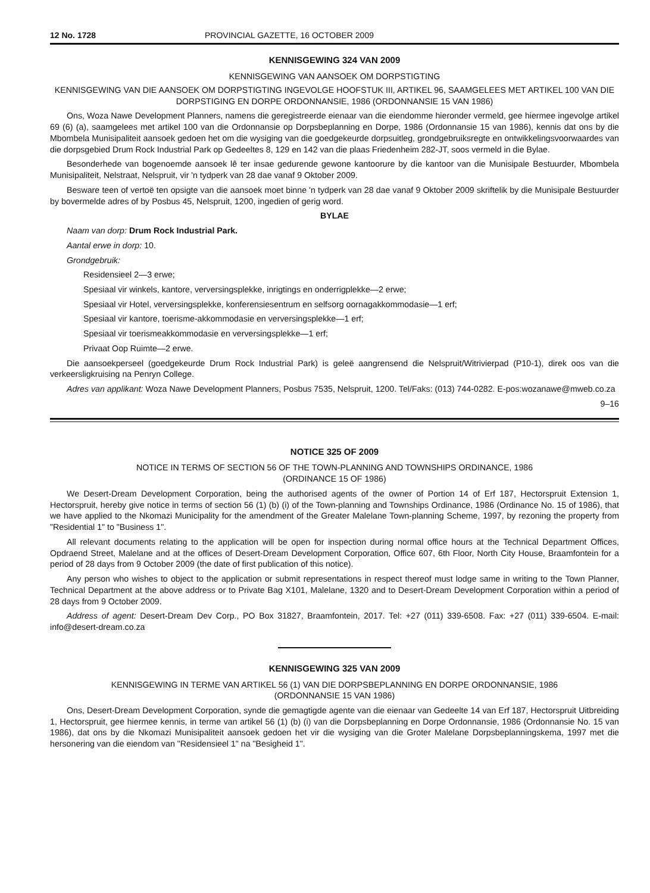12 No. 1728 PROVINCIAL GAZETTE, 16 OCTOBER 2009
KENNISGEWING 324 VAN 2009
KENNISGEWING VAN AANSOEK OM DORPSTIGTING
KENNISGEWING VAN DIE AANSOEK OM DORPSTIGTING INGEVOLGE HOOFSTUK III, ARTIKEL 96, SAAMGELEES MET ARTIKEL 100 VAN DIE DORPSTIGING EN DORPE ORDONNANSIE, 1986 (ORDONNANSIE 15 VAN 1986)
Ons, Woza Nawe Development Planners, namens die geregistreerde eienaar van die eiendomme hieronder vermeld, gee hiermee ingevolge artikel 69 (6) (a), saamgelees met artikel 100 van die Ordonnansie op Dorpsbeplanning en Dorpe, 1986 (Ordonnansie 15 van 1986), kennis dat ons by die Mbombela Munisipaliteit aansoek gedoen het om die wysiging van die goedgekeurde dorpsuitleg, grondgebruiksregte en ontwikkelingsvoorwaardes van die dorpsgebied Drum Rock Industrial Park op Gedeeltes 8, 129 en 142 van die plaas Friedenheim 282-JT, soos vermeld in die Bylae.
Besonderhede van bogenoemde aansoek lê ter insae gedurende gewone kantoorure by die kantoor van die Munisipale Bestuurder, Mbombela Munisipaliteit, Nelstraat, Nelspruit, vir 'n tydperk van 28 dae vanaf 9 Oktober 2009.
Besware teen of vertoë ten opsigte van die aansoek moet binne 'n tydperk van 28 dae vanaf 9 Oktober 2009 skriftelik by die Munisipale Bestuurder by bovermelde adres of by Posbus 45, Nelspruit, 1200, ingedien of gerig word.
BYLAE
Naam van dorp: Drum Rock Industrial Park.
Aantal erwe in dorp: 10.
Grondgebruik:
Residensieel 2—3 erwe;
Spesiaal vir winkels, kantore, verversingsplekke, inrigtings en onderrigplekke—2 erwe;
Spesiaal vir Hotel, verversingsplekke, konferensiesentrum en selfsorg oornagakkommodasie—1 erf;
Spesiaal vir kantore, toerisme-akkommodasie en verversingsplekke—1 erf;
Spesiaal vir toerismeakkommodasie en verversingsplekke—1 erf;
Privaat Oop Ruimte—2 erwe.
Die aansoekperseel (goedgekeurde Drum Rock Industrial Park) is geleë aangrensend die Nelspruit/Witrivierpad (P10-1), direk oos van die verkeersligkruising na Penryn College.
Adres van applikant: Woza Nawe Development Planners, Posbus 7535, Nelspruit, 1200. Tel/Faks: (013) 744-0282. E-pos:wozanawe@mweb.co.za
9–16
NOTICE 325 OF 2009
NOTICE IN TERMS OF SECTION 56 OF THE TOWN-PLANNING AND TOWNSHIPS ORDINANCE, 1986
(ORDINANCE 15 OF 1986)
We Desert-Dream Development Corporation, being the authorised agents of the owner of Portion 14 of Erf 187, Hectorspruit Extension 1, Hectorspruit, hereby give notice in terms of section 56 (1) (b) (i) of the Town-planning and Townships Ordinance, 1986 (Ordinance No. 15 of 1986), that we have applied to the Nkomazi Municipality for the amendment of the Greater Malelane Town-planning Scheme, 1997, by rezoning the property from "Residential 1" to "Business 1".
All relevant documents relating to the application will be open for inspection during normal office hours at the Technical Department Offices, Opdraend Street, Malelane and at the offices of Desert-Dream Development Corporation, Office 607, 6th Floor, North City House, Braamfontein for a period of 28 days from 9 October 2009 (the date of first publication of this notice).
Any person who wishes to object to the application or submit representations in respect thereof must lodge same in writing to the Town Planner, Technical Department at the above address or to Private Bag X101, Malelane, 1320 and to Desert-Dream Development Corporation within a period of 28 days from 9 October 2009.
Address of agent: Desert-Dream Dev Corp., PO Box 31827, Braamfontein, 2017. Tel: +27 (011) 339-6508. Fax: +27 (011) 339-6504. E-mail: info@desert-dream.co.za
KENNISGEWING 325 VAN 2009
KENNISGEWING IN TERME VAN ARTIKEL 56 (1) VAN DIE DORPSBEPLANNING EN DORPE ORDONNANSIE, 1986
(ORDONNANSIE 15 VAN 1986)
Ons, Desert-Dream Development Corporation, synde die gemagtigde agente van die eienaar van Gedeelte 14 van Erf 187, Hectorspruit Uitbreiding 1, Hectorspruit, gee hiermee kennis, in terme van artikel 56 (1) (b) (i) van die Dorpsbeplanning en Dorpe Ordonnansie, 1986 (Ordonnansie No. 15 van 1986), dat ons by die Nkomazi Munisipaliteit aansoek gedoen het vir die wysiging van die Groter Malelane Dorpsbeplanningskema, 1997 met die hersonering van die eiendom van "Residensieel 1" na "Besigheid 1".